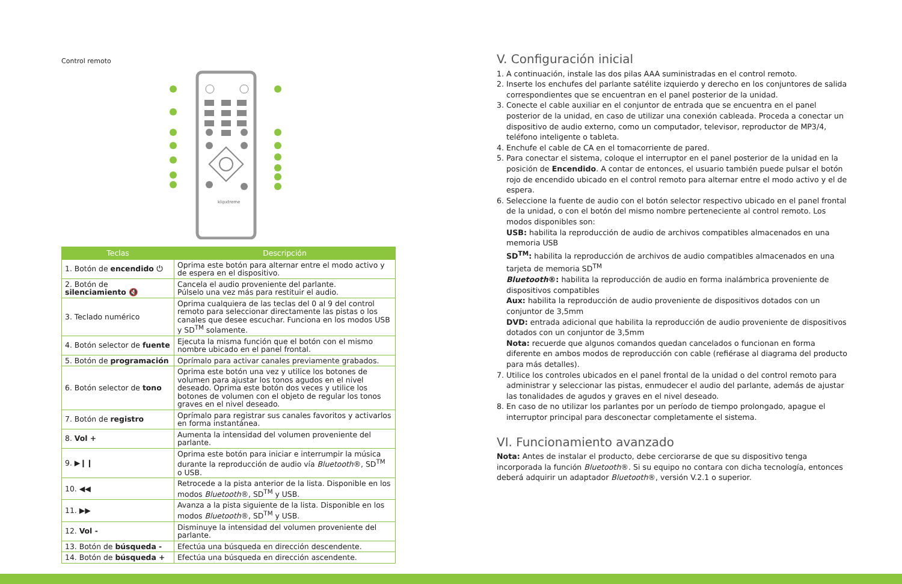Control remoto
klipxtreme
| Teclas | Descripción |
| --- | --- |
| 1. Botón de encendido ⏻ | Oprima este botón para alternar entre el modo activo y de espera en el dispositivo. |
| 2. Botón de silenciamiento 🔇 | Cancela el audio proveniente del parlante. Púlselo una vez más para restituir el audio. |
| 3. Teclado numérico | Oprima cualquiera de las teclas del 0 al 9 del control remoto para seleccionar directamente las pistas o los canales que desee escuchar. Funciona en los modos USB y SD<sup>TM</sup> solamente. |
| 4. Botón selector de fuente | Ejecuta la misma función que el botón con el mismo nombre ubicado en el panel frontal. |
| 5. Botón de programación | Oprímalo para activar canales previamente grabados. |
| 6. Botón selector de tono | Oprima este botón una vez y utilice los botones de volumen para ajustar los tonos agudos en el nivel deseado. Oprima este botón dos veces y utilice los botones de volumen con el objeto de regular los tonos graves en el nivel deseado. |
| 7. Botón de registro | Oprímalo para registrar sus canales favoritos y activarlos en forma instantánea. |
| 8. Vol + | Aumenta la intensidad del volumen proveniente del parlante. |
| 9. ▶❙❙ | Oprima este botón para iniciar e interrumpir la música durante la reproducción de audio vía Bluetooth ®, SD<sup>TM</sup> o USB. |
| 10. ◀◀ | Retrocede a la pista anterior de la lista. Disponible en los modos Bluetooth ®, SD<sup>TM</sup> y USB. |
| 11. ▶▶ | Avanza a la pista siguiente de la lista. Disponible en los modos Bluetooth ®, SD<sup>TM</sup> y USB. |
| 12. Vol - | Disminuye la intensidad del volumen proveniente del parlante. |
| 13. Botón de búsqueda - | Efectúa una búsqueda en dirección descendente. |
| 14. Botón de búsqueda + | Efectúa una búsqueda en dirección ascendente. |
V. Configuración inicial
1. A continuación, instale las dos pilas AAA suministradas en el control remoto.
2. Inserte los enchufes del parlante satélite izquierdo y derecho en los conjuntores de salida correspondientes que se encuentran en el panel posterior de la unidad.
3. Conecte el cable auxiliar en el conjuntor de entrada que se encuentra en el panel posterior de la unidad, en caso de utilizar una conexión cableada. Proceda a conectar un dispositivo de audio externo, como un computador, televisor, reproductor de MP3/4, teléfono inteligente o tableta.
4. Enchufe el cable de CA en el tomacorriente de pared.
5. Para conectar el sistema, coloque el interruptor en el panel posterior de la unidad en la posición de Encendido. A contar de entonces, el usuario también puede pulsar el botón rojo de encendido ubicado en el control remoto para alternar entre el modo activo y el de espera.
6. Seleccione la fuente de audio con el botón selector respectivo ubicado en el panel frontal de la unidad, o con el botón del mismo nombre perteneciente al control remoto. Los modos disponibles son:
USB: habilita la reproducción de audio de archivos compatibles almacenados en una memoria USB
SD<sup>TM</sup>: habilita la reproducción de archivos de audio compatibles almacenados en una tarjeta de memoria SD<sup>TM</sup>
Bluetooth®: habilita la reproducción de audio en forma inalámbrica proveniente de dispositivos compatibles
Aux: habilita la reproducción de audio proveniente de dispositivos dotados con un conjuntor de 3,5mm
DVD: entrada adicional que habilita la reproducción de audio proveniente de dispositivos dotados con un conjuntor de 3,5mm
Nota: recuerde que algunos comandos quedan cancelados o funcionan en forma diferente en ambos modos de reproducción con cable (refiérase al diagrama del producto para más detalles).
7. Utilice los controles ubicados en el panel frontal de la unidad o del control remoto para administrar y seleccionar las pistas, enmudecer el audio del parlante, además de ajustar las tonalidades de agudos y graves en el nivel deseado.
8. En caso de no utilizar los parlantes por un período de tiempo prolongado, apague el interruptor principal para desconectar completamente el sistema.
VI. Funcionamiento avanzado
Nota: Antes de instalar el producto, debe cerciorarse de que su dispositivo tenga incorporada la función Bluetooth®. Si su equipo no contara con dicha tecnología, entonces deberá adquirir un adaptador Bluetooth®, versión V.2.1 o superior.